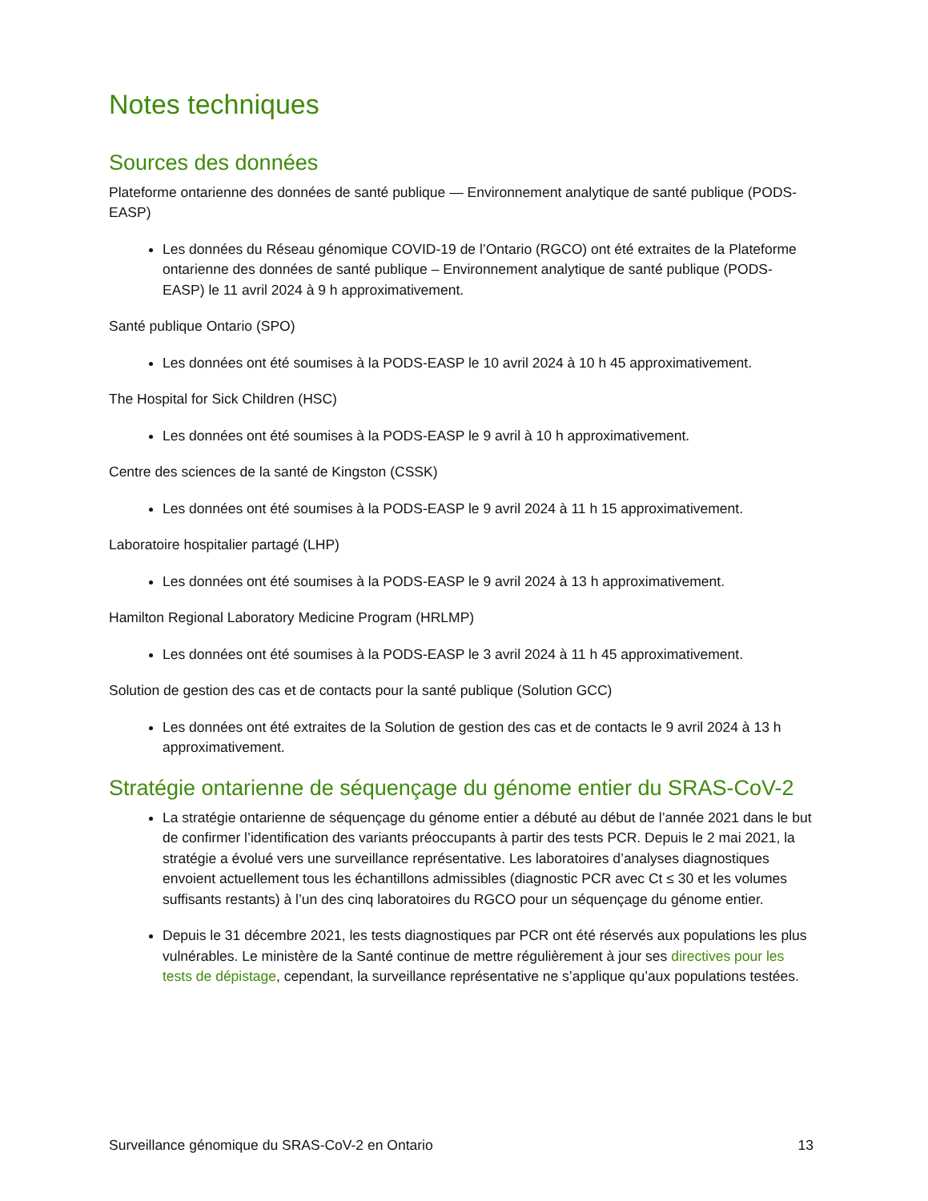Notes techniques
Sources des données
Plateforme ontarienne des données de santé publique — Environnement analytique de santé publique (PODS-EASP)
Les données du Réseau génomique COVID-19 de l’Ontario (RGCO) ont été extraites de la Plateforme ontarienne des données de santé publique – Environnement analytique de santé publique (PODS-EASP) le 11 avril 2024 à 9 h approximativement.
Santé publique Ontario (SPO)
Les données ont été soumises à la PODS-EASP le 10 avril 2024 à 10 h 45 approximativement.
The Hospital for Sick Children (HSC)
Les données ont été soumises à la PODS-EASP le 9 avril à 10 h approximativement.
Centre des sciences de la santé de Kingston (CSSK)
Les données ont été soumises à la PODS-EASP le 9 avril 2024 à 11 h 15 approximativement.
Laboratoire hospitalier partagé (LHP)
Les données ont été soumises à la PODS-EASP le 9 avril 2024 à 13 h approximativement.
Hamilton Regional Laboratory Medicine Program (HRLMP)
Les données ont été soumises à la PODS-EASP le 3 avril 2024 à 11 h 45 approximativement.
Solution de gestion des cas et de contacts pour la santé publique (Solution GCC)
Les données ont été extraites de la Solution de gestion des cas et de contacts le 9 avril 2024 à 13 h approximativement.
Stratégie ontarienne de séquençage du génome entier du SRAS-CoV-2
La stratégie ontarienne de séquençage du génome entier a débuté au début de l’année 2021 dans le but de confirmer l’identification des variants préoccupants à partir des tests PCR. Depuis le 2 mai 2021, la stratégie a évolué vers une surveillance représentative. Les laboratoires d’analyses diagnostiques envoient actuellement tous les échantillons admissibles (diagnostic PCR avec Ct ≤ 30 et les volumes suffisants restants) à l’un des cinq laboratoires du RGCO pour un séquençage du génome entier.
Depuis le 31 décembre 2021, les tests diagnostiques par PCR ont été réservés aux populations les plus vulnérables. Le ministère de la Santé continue de mettre régulièrement à jour ses directives pour les tests de dépistage, cependant, la surveillance représentative ne s’applique qu’aux populations testées.
Surveillance génomique du SRAS-CoV-2 en Ontario 13